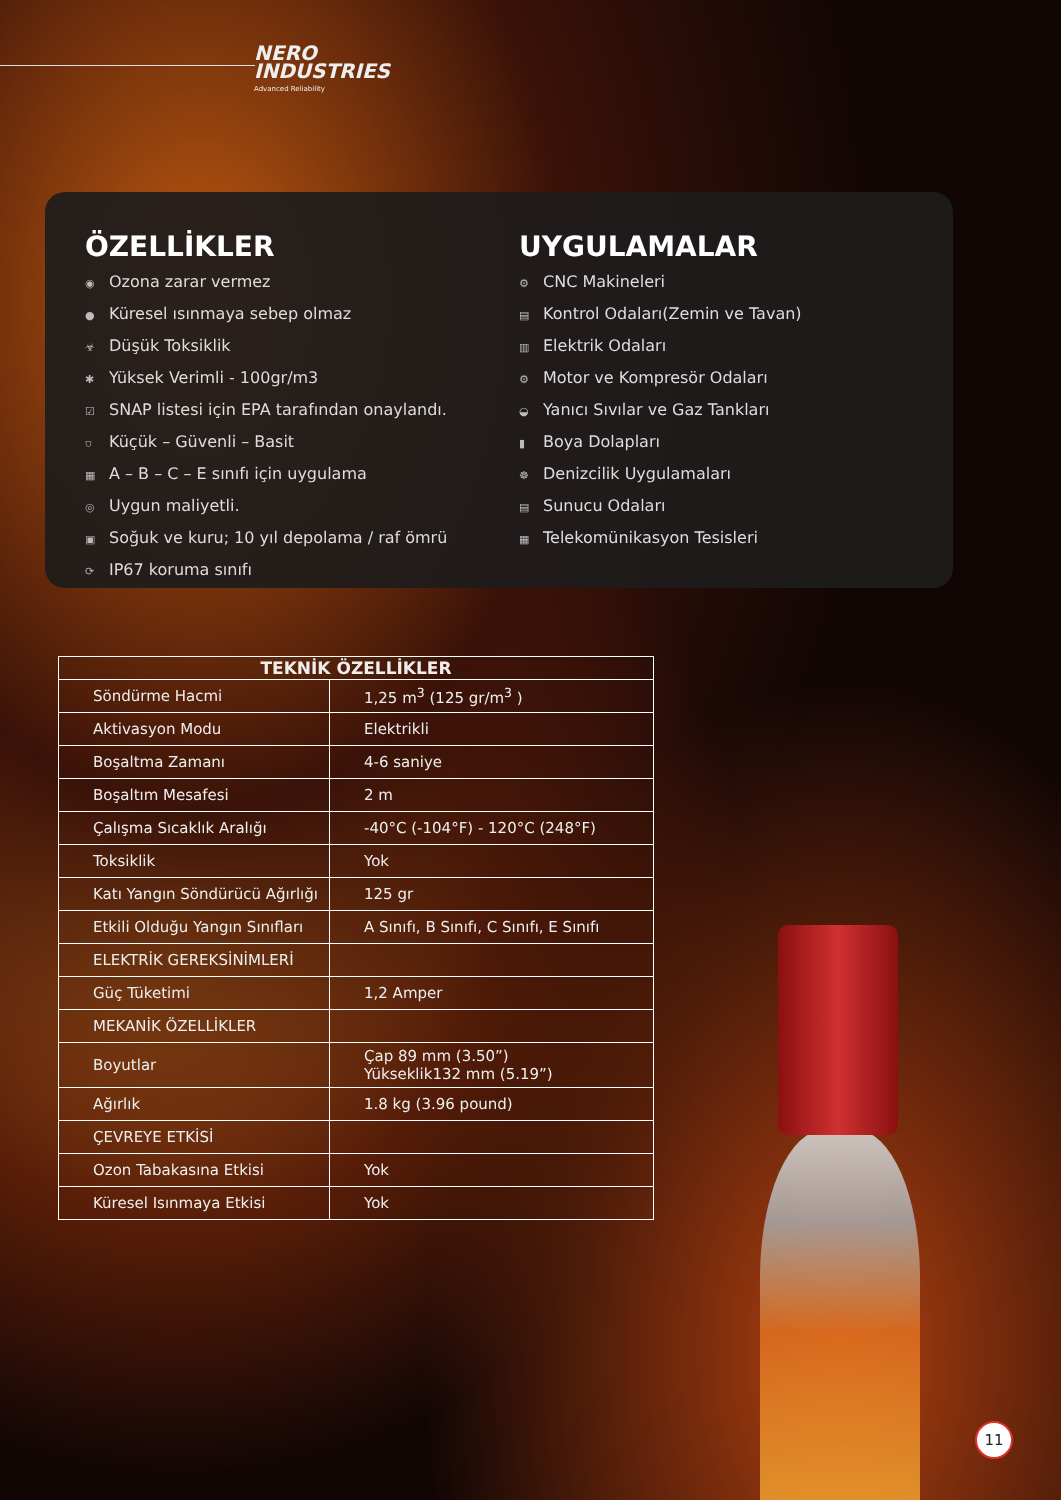NERO
INDUSTRIES
Advanced Reliability
ÖZELLİKLER
◉ Ozona zarar vermez
● Küresel ısınmaya sebep olmaz
☣ Düşük Toksiklik
✱ Yüksek Verimli - 100gr/m3
☑ SNAP listesi için EPA tarafından onaylandı.
⛉ Küçük – Güvenli – Basit
▦ A – B – C – E sınıfı için uygulama
◎ Uygun maliyetli.
▣ Soğuk ve kuru; 10 yıl depolama / raf ömrü
⟳ IP67 koruma sınıfı
UYGULAMALAR
⚙ CNC Makineleri
▤ Kontrol Odaları(Zemin ve Tavan)
▥ Elektrik Odaları
⚙ Motor ve Kompresör Odaları
◒ Yanıcı Sıvılar ve Gaz Tankları
▮ Boya Dolapları
☸ Denizcilik Uygulamaları
▤ Sunucu Odaları
▦ Telekomünikasyon Tesisleri
| TEKNİK ÖZELLİKLER | |
| --- | --- |
| Söndürme Hacmi | 1,25 m<sup>3</sup> (125 gr/m<sup>3</sup> ) |
| Aktivasyon Modu | Elektrikli |
| Boşaltma Zamanı | 4-6 saniye |
| Boşaltım Mesafesi | 2 m |
| Çalışma Sıcaklık Aralığı | -40°C (-104°F) - 120°C (248°F) |
| Toksiklik | Yok |
| Katı Yangın Söndürücü Ağırlığı | 125 gr |
| Etkili Olduğu Yangın Sınıfları | A Sınıfı, B Sınıfı, C Sınıfı, E Sınıfı |
| ELEKTRİK GEREKSİNİMLERİ | |
| Güç Tüketimi | 1,2 Amper |
| MEKANİK ÖZELLİKLER | |
| Boyutlar | Çap 89 mm (3.50”) Yükseklik132 mm (5.19”) |
| Ağırlık | 1.8 kg (3.96 pound) |
| ÇEVREYE ETKİSİ | |
| Ozon Tabakasına Etkisi | Yok |
| Küresel Isınmaya Etkisi | Yok |
11